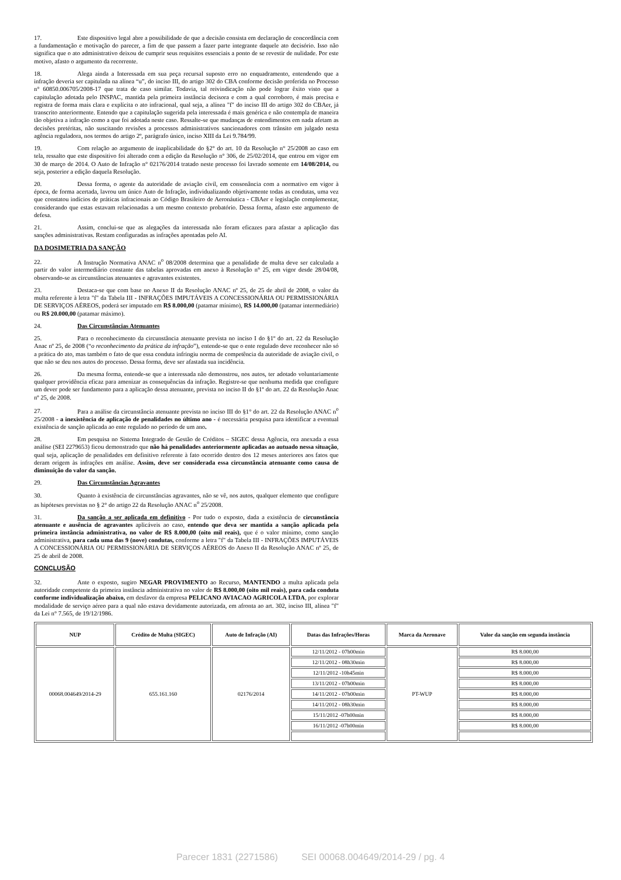17. Este dispositivo legal abre a possibilidade de que a decisão consista em declaração de concordância com a fundamentação e motivação do parecer, a fim de que passem a fazer parte integrante daquele ato decisório. Isso não significa que o ato administrativo deixou de cumprir seus requisitos essenciais a ponto de se revestir de nulidade. Por este motivo, afasto o argumento da recorrente.
18. Alega ainda a Interessada em sua peça recursal suposto erro no enquadramento, entendendo que a infração deveria ser capitulada na alínea “u”, do inciso III, do artigo 302 do CBA conforme decisão proferida no Processo n° 60850.006705/2008-17 que trata de caso similar. Todavia, tal reivindicação não pode lograr êxito visto que a capitulação adotada pelo INSPAC, mantida pela primeira instância decisora e com a qual corroboro, é mais precisa e registra de forma mais clara e explícita o ato infracional, qual seja, a alínea "f" do inciso III do artigo 302 do CBAer, já transcrito anteriormente. Entendo que a capitulação sugerida pela interessada é mais genérica e não contempla de maneira tão objetiva a infração como a que foi adotada neste caso. Ressalte-se que mudanças de entendimentos em nada afetam as decisões pretéritas, não suscitando revisões a processos administrativos sancionadores com trânsito em julgado nesta agência reguladora, nos termos do artigo 2º, parágrafo único, inciso XIII da Lei 9.784/99.
19. Com relação ao argumento de inaplicabilidade do §2° do art. 10 da Resolução n° 25/2008 ao caso em tela, ressalto que este dispositivo foi alterado com a edição da Resolução n° 306, de 25/02/2014, que entrou em vigor em 30 de março de 2014. O Auto de Infração n° 02176/2014 tratado neste processo foi lavrado somente em 14/08/2014, ou seja, posterior a edição daquela Resolução.
20. Dessa forma, o agente da autoridade de aviação civil, em consonância com a normativo em vigor à época, de forma acertada, lavrou um único Auto de Infração, individualizando objetivamente todas as condutas, uma vez que constatou indícios de práticas infracionais ao Código Brasileiro de Aeronáutica - CBAer e legislação complementar, considerando que estas estavam relacionadas a um mesmo contexto probatório. Dessa forma, afasto este argumento de defesa.
21. Assim, conclui-se que as alegações da interessada não foram eficazes para afastar a aplicação das sanções administrativas. Restam configuradas as infrações apontadas pelo AI.
DA DOSIMETRIA DA SANÇÃO
22. A Instrução Normativa ANAC n<sup>o</sup> 08/2008 determina que a penalidade de multa deve ser calculada a partir do valor intermediário constante das tabelas aprovadas em anexo à Resolução n° 25, em vigor desde 28/04/08, observando-se as circunstâncias atenuantes e agravantes existentes.
23. Destaca-se que com base no Anexo II da Resolução ANAC nº 25, de 25 de abril de 2008, o valor da multa referente à letra "f" da Tabela III - INFRAÇÕES IMPUTÁVEIS A CONCESSIONÁRIA OU PERMISSIONÁRIA DE SERVIÇOS AÉREOS, poderá ser imputado em R$ 8.000,00 (patamar mínimo), R$ 14.000,00 (patamar intermediário) ou R$ 20.000,00 (patamar máximo).
24. Das Circunstâncias Atenuantes
25. Para o reconhecimento da circunstância atenuante prevista no inciso I do §1º do art. 22 da Resolução Anac nº 25, de 2008 (“o reconhecimento da prática da infração”), entende-se que o ente regulado deve reconhecer não só a prática do ato, mas também o fato de que essa conduta infringiu norma de competência da autoridade de aviação civil, o que não se deu nos autos do processo. Dessa forma, deve ser afastada sua incidência.
26. Da mesma forma, entende-se que a interessada não demonstrou, nos autos, ter adotado voluntariamente qualquer providência eficaz para amenizar as consequências da infração. Registre-se que nenhuma medida que configure um dever pode ser fundamento para a aplicação dessa atenuante, prevista no inciso II do §1º do art. 22 da Resolução Anac nº 25, de 2008.
27. Para a análise da circunstância atenuante prevista no inciso III do §1° do art. 22 da Resolução ANAC n<sup>o</sup> 25/2008 - a inexistência de aplicação de penalidades no último ano - é necessária pesquisa para identificar a eventual existência de sanção aplicada ao ente regulado no período de um ano.
28. Em pesquisa no Sistema Integrado de Gestão de Créditos – SIGEC dessa Agência, ora anexada a essa análise (SEI 2279653) ficou demonstrado que não há penalidades anteriormente aplicadas ao autuado nessa situação, qual seja, aplicação de penalidades em definitivo referente à fato ocorrido dentro dos 12 meses anteriores aos fatos que deram origem às infrações em análise. Assim, deve ser considerada essa circunstância atenuante como causa de diminuição do valor da sanção.
29. Das Circunstâncias Agravantes
30. Quanto à existência de circunstâncias agravantes, não se vê, nos autos, qualquer elemento que configure as hipóteses previstas no § 2° do artigo 22 da Resolução ANAC n<sup>o</sup> 25/2008.
31. Da sanção a ser aplicada em definitivo - Por tudo o exposto, dada a existência de circunstância atenuante e ausência de agravantes aplicáveis ao caso, entendo que deva ser mantida a sanção aplicada pela primeira instância administrativa, no valor de R$ 8.000,00 (oito mil reais), que é o valor mínimo, como sanção administrativa, para cada uma das 9 (nove) condutas, conforme a letra "f" da Tabela III - INFRAÇÕES IMPUTÁVEIS A CONCESSIONÁRIA OU PERMISSIONÁRIA DE SERVIÇOS AÉREOS do Anexo II da Resolução ANAC nº 25, de 25 de abril de 2008.
CONCLUSÃO
32. Ante o exposto, sugiro NEGAR PROVIMENTO ao Recurso, MANTENDO a multa aplicada pela autoridade competente da primeira instância administrativa no valor de R$ 8.000,00 (oito mil reais), para cada conduta conforme individualização abaixo, em desfavor da empresa PELICANO AVIACAO AGRICOLA LTDA, por explorar modalidade de serviço aéreo para a qual não estava devidamente autorizada, em afronta ao art. 302, inciso III, alínea "f" da Lei n° 7.565, de 19/12/1986.
| NUP | Crédito de Multa (SIGEC) | Auto de Infração (AI) | Datas das Infrações/Horas | Marca da Aeronave | Valor da sanção em segunda instância |
| --- | --- | --- | --- | --- | --- |
| 00068.004649/2014-29 | 655.161.160 | 02176/2014 | 12/11/2012 - 07h00min | PT-WUP | R$ 8.000,00 |
| | | | 12/11/2012 - 08h30min | | R$ 8.000,00 |
| | | | 12/11/2012 -10h45min | | R$ 8.000,00 |
| | | | 13/11/2012 - 07h00min | | R$ 8.000,00 |
| | | | 14/11/2012 - 07h00min | | R$ 8.000,00 |
| | | | 14/11/2012 - 08h30min | | R$ 8.000,00 |
| | | | 15/11/2012 -07h00min | | R$ 8.000,00 |
| | | | 16/11/2012 -07h00min | | R$ 8.000,00 |
Parecer 1831 (2271586) SEI 00068.004649/2014-29 / pg. 4